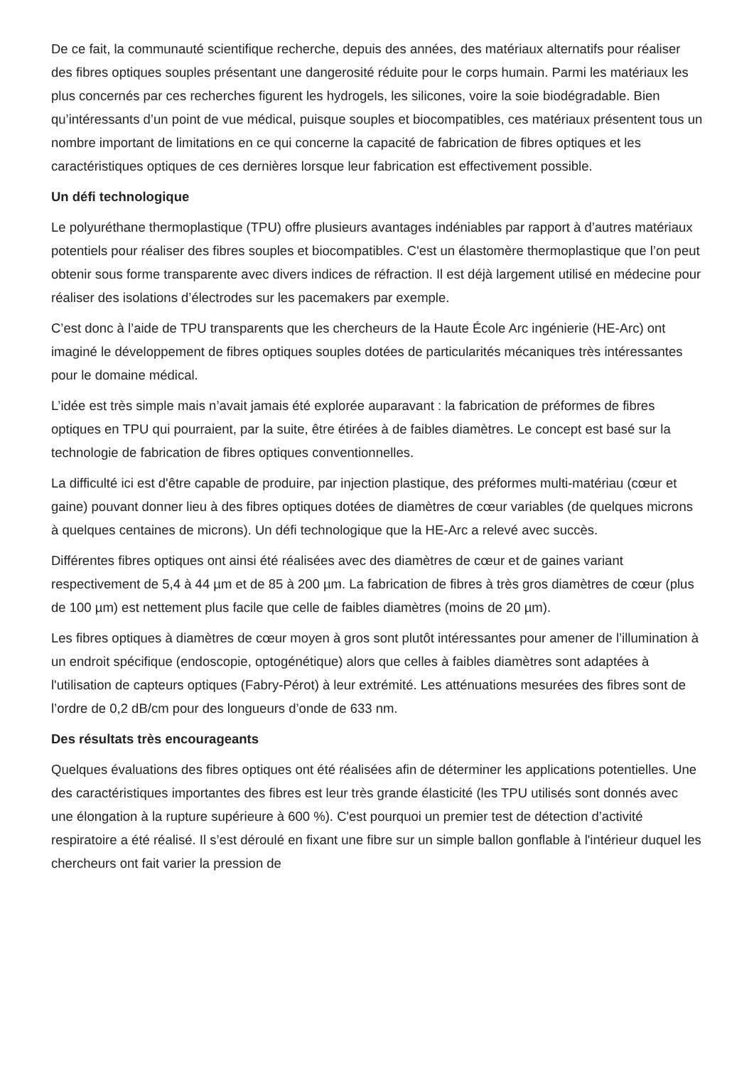De ce fait, la communauté scientifique recherche, depuis des années, des matériaux alternatifs pour réaliser des fibres optiques souples présentant une dangerosité réduite pour le corps humain. Parmi les matériaux les plus concernés par ces recherches figurent les hydrogels, les silicones, voire la soie biodégradable. Bien qu’intéressants d’un point de vue médical, puisque souples et biocompatibles, ces matériaux présentent tous un nombre important de limitations en ce qui concerne la capacité de fabrication de fibres optiques et les caractéristiques optiques de ces dernières lorsque leur fabrication est effectivement possible.
Un défi technologique
Le polyuréthane thermoplastique (TPU) offre plusieurs avantages indéniables par rapport à d’autres matériaux potentiels pour réaliser des fibres souples et biocompatibles. C'est un élastomère thermoplastique que l’on peut obtenir sous forme transparente avec divers indices de réfraction. Il est déjà largement utilisé en médecine pour réaliser des isolations d’électrodes sur les pacemakers par exemple.
C’est donc à l’aide de TPU transparents que les chercheurs de la Haute École Arc ingénierie (HE-Arc) ont imaginé le développement de fibres optiques souples dotées de particularités mécaniques très intéressantes pour le domaine médical.
L’idée est très simple mais n’avait jamais été explorée auparavant : la fabrication de préformes de fibres optiques en TPU qui pourraient, par la suite, être étirées à de faibles diamètres. Le concept est basé sur la technologie de fabrication de fibres optiques conventionnelles.
La difficulté ici est d'être capable de produire, par injection plastique, des préformes multi-matériau (cœur et gaine) pouvant donner lieu à des fibres optiques dotées de diamètres de cœur variables (de quelques microns à quelques centaines de microns). Un défi technologique que la HE-Arc a relevé avec succès.
Différentes fibres optiques ont ainsi été réalisées avec des diamètres de cœur et de gaines variant respectivement de 5,4 à 44 µm et de 85 à 200 µm. La fabrication de fibres à très gros diamètres de cœur (plus de 100 µm) est nettement plus facile que celle de faibles diamètres (moins de 20 µm).
Les fibres optiques à diamètres de cœur moyen à gros sont plutôt intéressantes pour amener de l’illumination à un endroit spécifique (endoscopie, optogénétique) alors que celles à faibles diamètres sont adaptées à l'utilisation de capteurs optiques (Fabry-Pérot) à leur extrémité. Les atténuations mesurées des fibres sont de l’ordre de 0,2 dB/cm pour des longueurs d’onde de 633 nm.
Des résultats très encourageants
Quelques évaluations des fibres optiques ont été réalisées afin de déterminer les applications potentielles. Une des caractéristiques importantes des fibres est leur très grande élasticité (les TPU utilisés sont donnés avec une élongation à la rupture supérieure à 600 %). C'est pourquoi un premier test de détection d’activité respiratoire a été réalisé. Il s’est déroulé en fixant une fibre sur un simple ballon gonflable à l'intérieur duquel les chercheurs ont fait varier la pression de